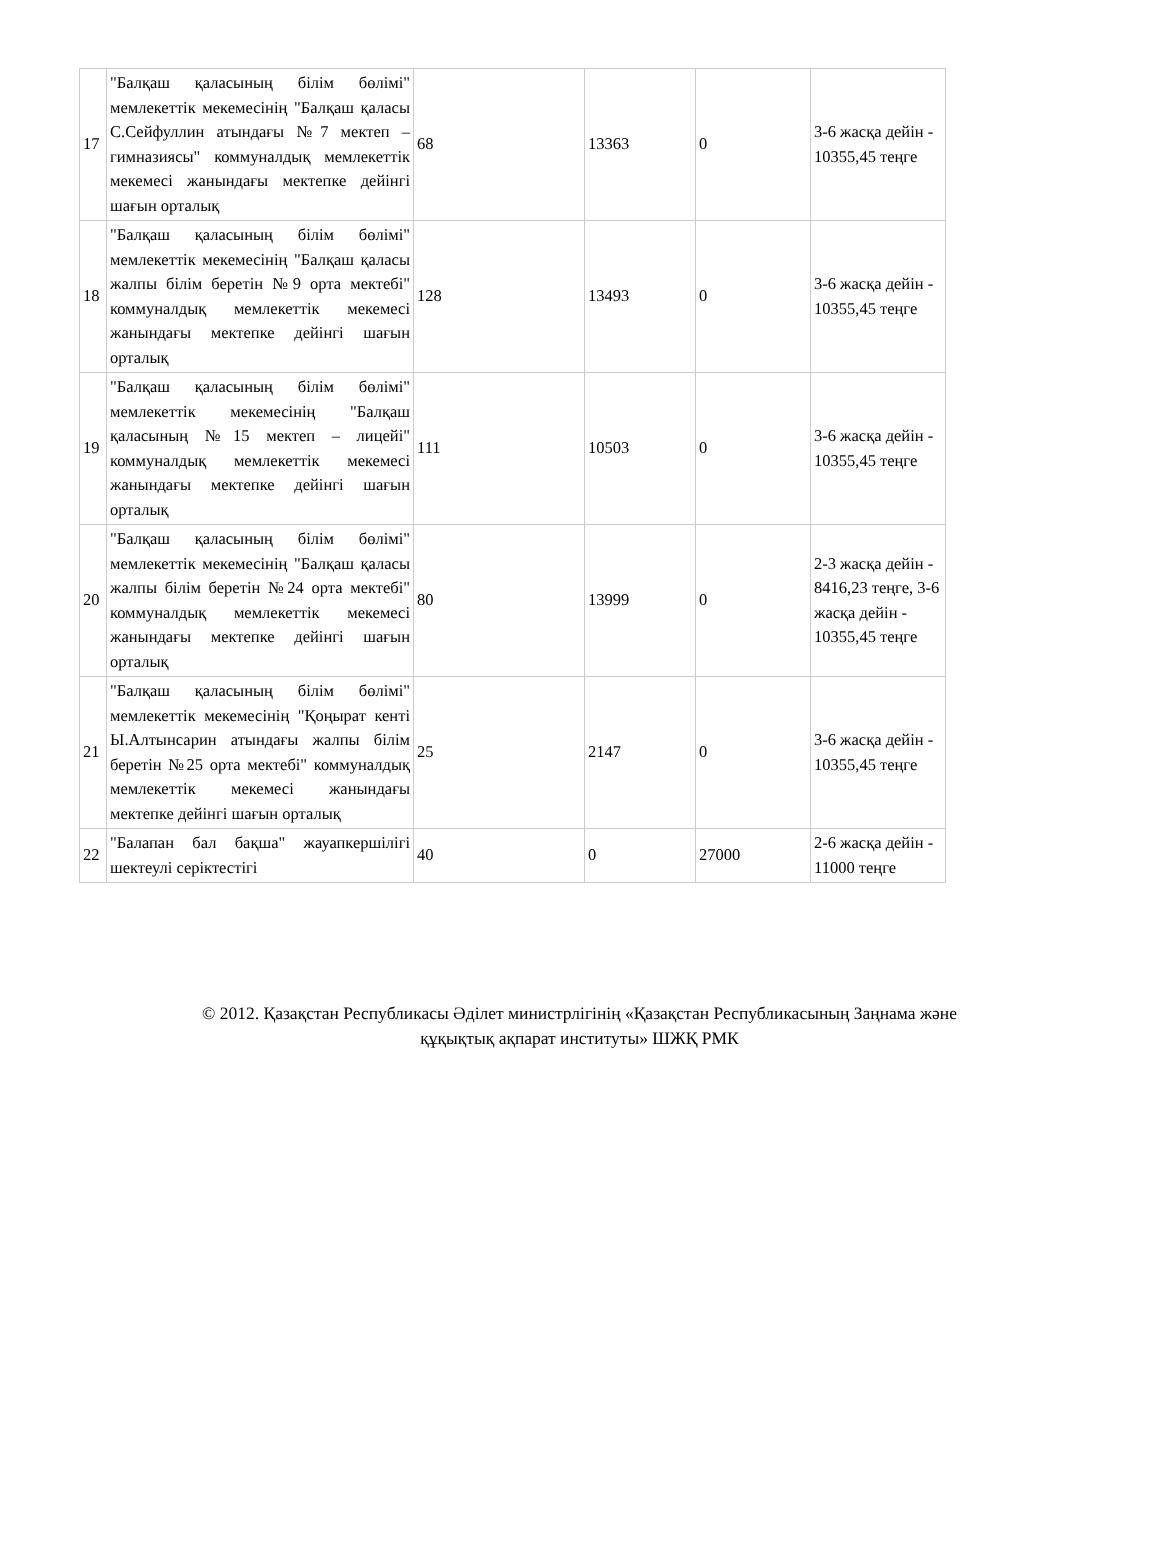| 17 | "Балқаш қаласының білім бөлімі" мемлекеттік мекемесінің "Балқаш қаласы С.Сейфуллин атындағы №7 мектеп – гимназиясы" коммуналдық мемлекеттік мекемесі жанындағы мектепке дейінгі шағын орталық | 68 | 13363 | 0 | 3-6 жасқа дейін - 10355,45 теңге |
| 18 | "Балқаш қаласының білім бөлімі" мемлекеттік мекемесінің "Балқаш қаласы жалпы білім беретін №9 орта мектебі" коммуналдық мемлекеттік мекемесі жанындағы мектепке дейінгі шағын орталық | 128 | 13493 | 0 | 3-6 жасқа дейін - 10355,45 теңге |
| 19 | "Балқаш қаласының білім бөлімі" мемлекеттік мекемесінің "Балқаш қаласының №15 мектеп – лицейі" коммуналдық мемлекеттік мекемесі жанындағы мектепке дейінгі шағын орталық | 111 | 10503 | 0 | 3-6 жасқа дейін - 10355,45 теңге |
| 20 | "Балқаш қаласының білім бөлімі" мемлекеттік мекемесінің "Балқаш қаласы жалпы білім беретін №24 орта мектебі" коммуналдық мемлекеттік мекемесі жанындағы мектепке дейінгі шағын орталық | 80 | 13999 | 0 | 2-3 жасқа дейін - 8416,23 теңге, 3-6 жасқа дейін - 10355,45 теңге |
| 21 | "Балқаш қаласының білім бөлімі" мемлекеттік мекемесінің "Қоңырат кенті Ы.Алтынсарин атындағы жалпы білім беретін №25 орта мектебі" коммуналдық мемлекеттік мекемесі жанындағы мектепке дейінгі шағын орталық | 25 | 2147 | 0 | 3-6 жасқа дейін - 10355,45 теңге |
| 22 | "Балапан бал бақша" жауапкершілігі шектеулі серіктестігі | 40 | 0 | 27000 | 2-6 жасқа дейін - 11000 теңге |
© 2012. Қазақстан Республикасы Әділет министрлігінің «Қазақстан Республикасының Заңнама және
құқықтық ақпарат институты» ШЖҚ РМК